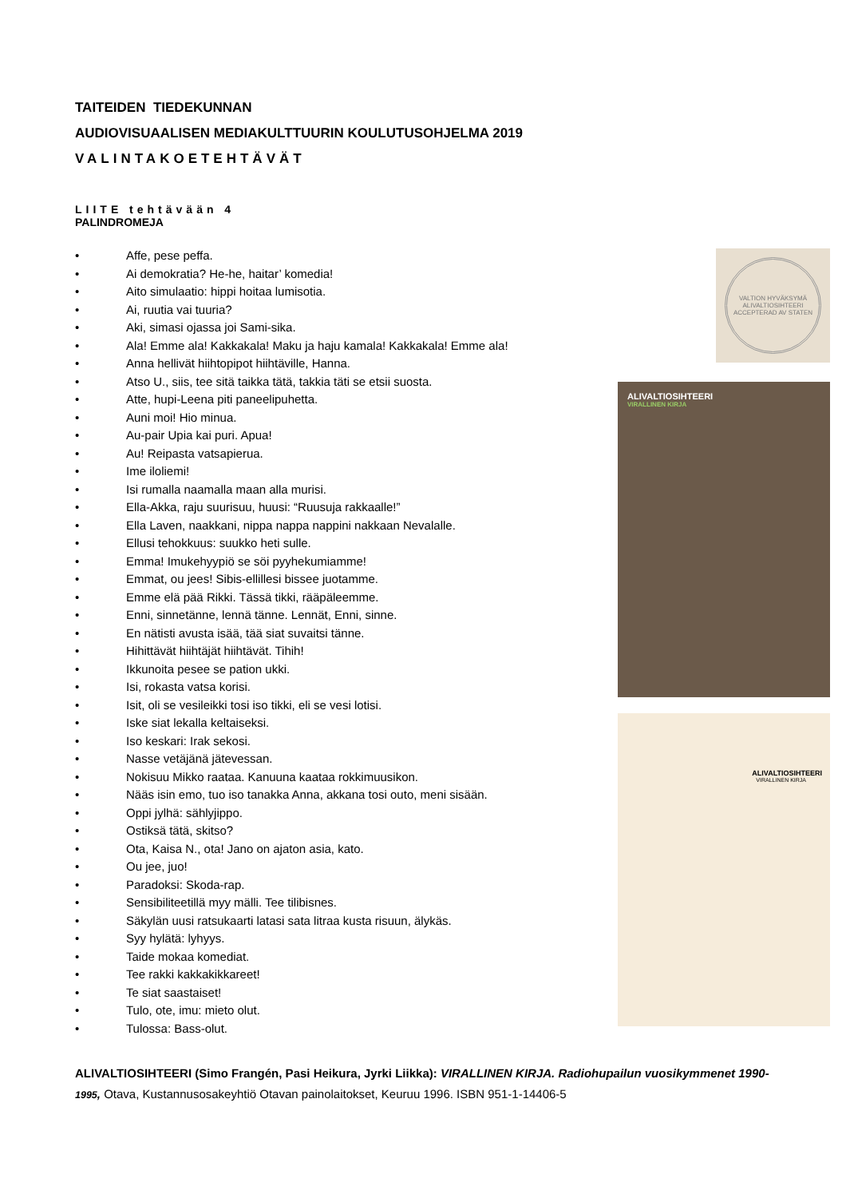TAITEIDEN TIEDEKUNNAN
AUDIOVISUAALISEN MEDIAKULTTUURIN KOULUTUSOHJELMA 2019
VALINTAKOETEHTÄVÄT
LIITE tehtävään 4
PALINDROMEJA
• Affe, pese peffa.
• Ai demokratia? He-he, haitar’ komedia!
• Aito simulaatio: hippi hoitaa lumisotia.
• Ai, ruutia vai tuuria?
• Aki, simasi ojassa joi Sami-sika.
• Ala! Emme ala! Kakkakala! Maku ja haju kamala! Kakkakala! Emme ala!
• Anna hellivät hiihtopipot hiihtäville, Hanna.
• Atso U., siis, tee sitä taikka tätä, takkia täti se etsii suosta.
• Atte, hupi-Leena piti paneelipuhetta.
• Auni moi! Hio minua.
• Au-pair Upia kai puri. Apua!
• Au! Reipasta vatsapierua.
• Ime iloliemi!
• Isi rumalla naamalla maan alla murisi.
• Ella-Akka, raju suurisuu, huusi: “Ruusuja rakkaalle!”
• Ella Laven, naakkani, nippa nappa nappini nakkaan Nevalalle.
• Ellusi tehokkuus: suukko heti sulle.
• Emma! Imukehyypiö se söi pyyhekumiamme!
• Emmat, ou jees! Sibis-ellillesi bissee juotamme.
• Emme elä pää Rikki. Tässä tikki, rääpäleemme.
• Enni, sinnetänne, lennä tänne. Lennät, Enni, sinne.
• En nätisti avusta isää, tää siat suvaitsi tänne.
• Hihittävät hiihtäjät hiihtävät. Tihih!
• Ikkunoita pesee se pation ukki.
• Isi, rokasta vatsa korisi.
• Isit, oli se vesileikki tosi iso tikki, eli se vesi lotisi.
• Iske siat lekalla keltaiseksi.
• Iso keskari: Irak sekosi.
• Nasse vetäjänä jätevessan.
• Nokisuu Mikko raataa. Kanuuna kaataa rokkimuusikon.
• Nääs isin emo, tuo iso tanakka Anna, akkana tosi outo, meni sisään.
• Oppi jylhä: sählyjippo.
• Ostiksä tätä, skitso?
• Ota, Kaisa N., ota! Jano on ajaton asia, kato.
• Ou jee, juo!
• Paradoksi: Skoda-rap.
• Sensibiliteetillä myy mälli. Tee tilibisnes.
• Säkylän uusi ratsukaarti latasi sata litraa kusta risuun, älykäs.
• Syy hylätä: lyhyys.
• Taide mokaa komediat.
• Tee rakki kakkakikkareet!
• Te siat saastaiset!
• Tulo, ote, imu: mieto olut.
• Tulossa: Bass-olut.
VALTION HYVÄKSYMÄ
ALIVALTIOSIHTEERI
ACCEPTERAD AV STATEN
ALIVALTIOSIHTEERI
VIRALLINEN KIRJA
ALIVALTIOSIHTEERI
VIRALLINEN KIRJA
ALIVALTIOSIHTEERI (Simo Frangén, Pasi Heikura, Jyrki Liikka): VIRALLINEN KIRJA. Radiohupailun vuosikymmenet 1990-1995, Otava, Kustannusosakeyhtiö Otavan painolaitokset, Keuruu 1996. ISBN 951-1-14406-5